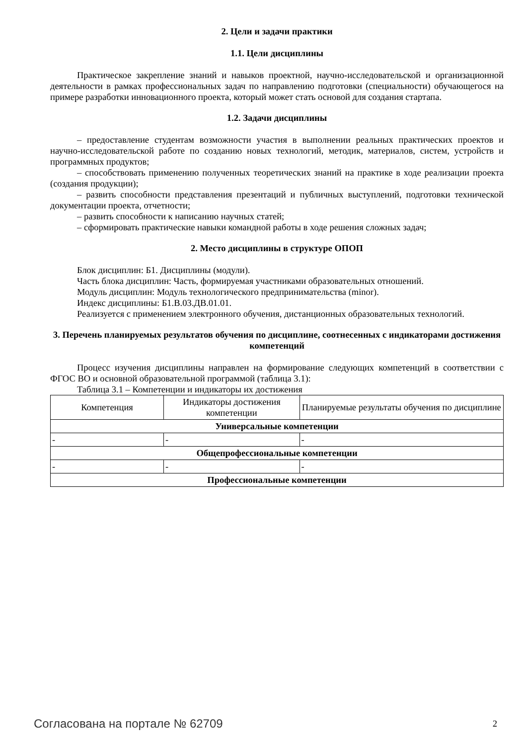2. Цели и задачи практики
1.1. Цели дисциплины
Практическое закрепление знаний и навыков проектной, научно-исследовательской и организационной деятельности в рамках профессиональных задач по направлению подготовки (специальности) обучающегося на примере разработки инновационного проекта, который может стать основой для создания стартапа.
1.2. Задачи дисциплины
– предоставление студентам возможности участия в выполнении реальных практических проектов и научно-исследовательской работе по созданию новых технологий, методик, материалов, систем, устройств и программных продуктов;
– способствовать применению полученных теоретических знаний на практике в ходе реализации проекта (создания продукции);
– развить способности представления презентаций и публичных выступлений, подготовки технической документации проекта, отчетности;
– развить способности к написанию научных статей;
– сформировать практические навыки командной работы в ходе решения сложных задач;
2. Место дисциплины в структуре ОПОП
Блок дисциплин: Б1. Дисциплины (модули).
Часть блока дисциплин: Часть, формируемая участниками образовательных отношений.
Модуль дисциплин: Модуль технологического предпринимательства (minor).
Индекс дисциплины: Б1.В.03.ДВ.01.01.
Реализуется с применением электронного обучения, дистанционных образовательных технологий.
3. Перечень планируемых результатов обучения по дисциплине, соотнесенных с индикаторами достижения компетенций
Процесс изучения дисциплины направлен на формирование следующих компетенций в соответствии с ФГОС ВО и основной образовательной программой (таблица 3.1):
Таблица 3.1 – Компетенции и индикаторы их достижения
| Компетенция | Индикаторы достижения компетенции | Планируемые результаты обучения по дисциплине |
| --- | --- | --- |
| Универсальные компетенции | | |
| - | - | - |
| Общепрофессиональные компетенции | | |
| - | - | - |
| Профессиональные компетенции | | |
Согласована на портале № 62709 2